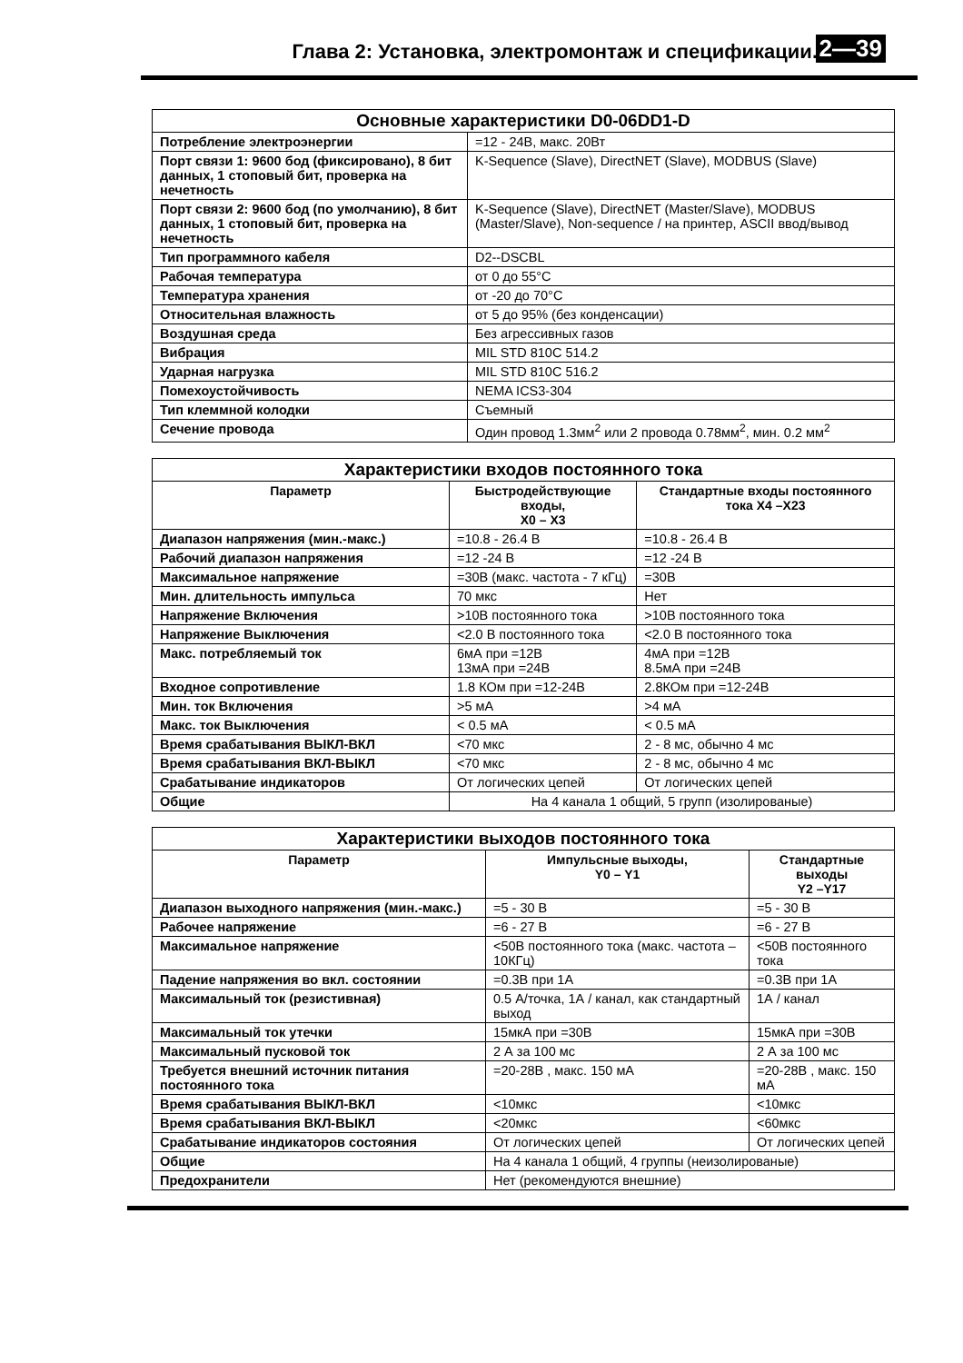Глава 2: Установка, электромонтаж и спецификации. 2—39
| Основные характеристики D0-06DD1-D | |
| --- | --- |
| Потребление электроэнергии | =12 - 24В, макс. 20Вт |
| Порт связи 1: 9600 бод (фиксировано), 8 бит данных, 1 стоповый бит, проверка на нечетность | K-Sequence (Slave), DirectNET (Slave), MODBUS (Slave) |
| Порт связи 2: 9600 бод (по умолчанию), 8 бит данных, 1 стоповый бит, проверка на нечетность | K-Sequence (Slave), DirectNET (Master/Slave), MODBUS (Master/Slave), Non-sequence / на принтер, ASCII ввод/вывод |
| Тип программного кабеля | D2--DSCBL |
| Рабочая температура | от 0 до 55°C |
| Температура хранения | от -20 до 70°C |
| Относительная влажность | от 5 до 95% (без конденсации) |
| Воздушная среда | Без агрессивных газов |
| Вибрация | MIL STD 810C 514.2 |
| Ударная нагрузка | MIL STD 810C 516.2 |
| Помехоустойчивость | NEMA ICS3-304 |
| Тип клеммной колодки | Съемный |
| Сечение провода | Один провод 1.3мм<sup>2</sup> или 2 провода 0.78мм<sup>2</sup>, мин. 0.2 мм<sup>2</sup> |
| Характеристики входов постоянного тока | | |
| --- | --- | --- |
| Параметр | Быстродействующие входы, X0 – X3 | Стандартные входы постоянного тока X4 –X23 |
| Диапазон напряжения (мин.-макс.) | =10.8 - 26.4 В | =10.8 - 26.4 В |
| Рабочий диапазон напряжения | =12 -24 В | =12 -24 В |
| Максимальное напряжение | =30В (макс. частота - 7 кГц) | =30В |
| Мин. длительность импульса | 70 мкс | Нет |
| Напряжение Включения | >10В постоянного тока | >10В постоянного тока |
| Напряжение Выключения | <2.0 В постоянного тока | <2.0 В постоянного тока |
| Макс. потребляемый ток | 6мА при =12В 13мА при =24В | 4мА при =12В 8.5мА при =24В |
| Входное сопротивление | 1.8 КОм при =12-24В | 2.8КОм при =12-24В |
| Мин. ток Включения | >5 мА | >4 мА |
| Макс. ток Выключения | < 0.5 мА | < 0.5 мА |
| Время срабатывания ВЫКЛ-ВКЛ | <70 мкс | 2 - 8 мс, обычно 4 мс |
| Время срабатывания ВКЛ-ВЫКЛ | <70 мкс | 2 - 8 мс, обычно 4 мс |
| Срабатывание индикаторов | От логических цепей | От логических цепей |
| Общие | На 4 канала 1 общий, 5 групп (изолированые) | |
| Характеристики выходов постоянного тока | | |
| --- | --- | --- |
| Параметр | Импульсные выходы, Y0 – Y1 | Стандартные выходы Y2 –Y17 |
| Диапазон выходного напряжения (мин.-макс.) | =5 - 30 В | =5 - 30 В |
| Рабочее напряжение | =6 - 27 В | =6 - 27 В |
| Максимальное напряжение | <50В постоянного тока (макс. частота – 10КГц) | <50В постоянного тока |
| Падение напряжения во вкл. состоянии | =0.3В при 1А | =0.3В при 1А |
| Максимальный ток (резистивная) | 0.5 А/точка, 1А / канал, как стандартный выход | 1А / канал |
| Максимальный ток утечки | 15мкА при =30В | 15мкА при =30В |
| Максимальный пусковой ток | 2 А за 100 мс | 2 А за 100 мс |
| Требуется внешний источник питания постоянного тока | =20-28В , макс. 150 мА | =20-28В , макс. 150 мА |
| Время срабатывания ВЫКЛ-ВКЛ | <10мкс | <10мкс |
| Время срабатывания ВКЛ-ВЫКЛ | <20мкс | <60мкс |
| Срабатывание индикаторов состояния | От логических цепей | От логических цепей |
| Общие | На 4 канала 1 общий, 4 группы (неизолированые) | |
| Предохранители | Нет (рекомендуются внешние) | |